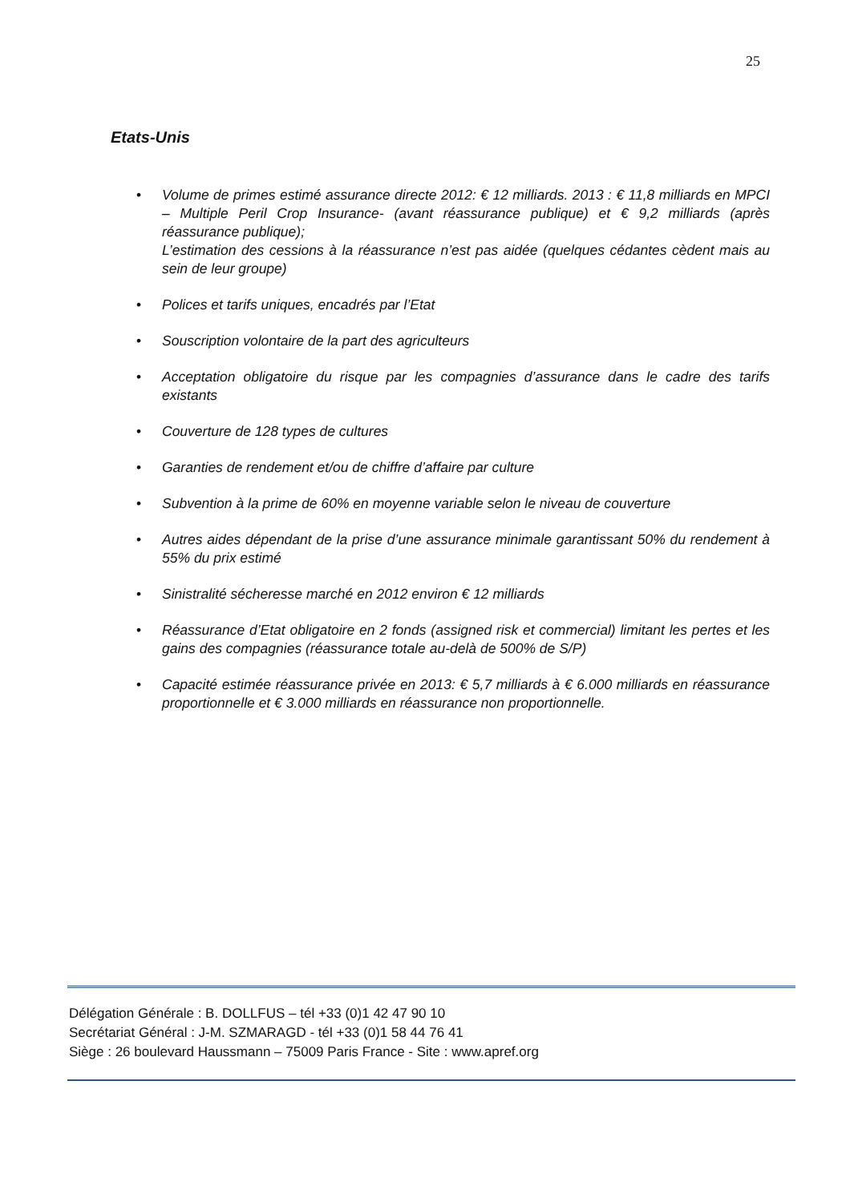25
Etats-Unis
• Volume de primes estimé assurance directe 2012: € 12 milliards. 2013 : € 11,8 milliards en MPCI – Multiple Peril Crop Insurance- (avant réassurance publique) et € 9,2 milliards (après réassurance publique);
L’estimation des cessions à la réassurance n’est pas aidée (quelques cédantes cèdent mais au sein de leur groupe)
• Polices et tarifs uniques, encadrés par l’Etat
• Souscription volontaire de la part des agriculteurs
• Acceptation obligatoire du risque par les compagnies d’assurance dans le cadre des tarifs existants
• Couverture de 128 types de cultures
• Garanties de rendement et/ou de chiffre d’affaire par culture
• Subvention à la prime de 60% en moyenne variable selon le niveau de couverture
• Autres aides dépendant de la prise d’une assurance minimale garantissant 50% du rendement à 55% du prix estimé
• Sinistralité sécheresse marché en 2012 environ € 12 milliards
• Réassurance d’Etat obligatoire en 2 fonds (assigned risk et commercial) limitant les pertes et les gains des compagnies (réassurance totale au-delà de 500% de S/P)
• Capacité estimée réassurance privée en 2013: € 5,7 milliards à € 6.000 milliards en réassurance proportionnelle et € 3.000 milliards en réassurance non proportionnelle.
Délégation Générale : B. DOLLFUS – tél +33 (0)1 42 47 90 10
Secrétariat Général : J-M. SZMARAGD - tél +33 (0)1 58 44 76 41
Siège : 26 boulevard Haussmann – 75009 Paris France - Site : www.apref.org